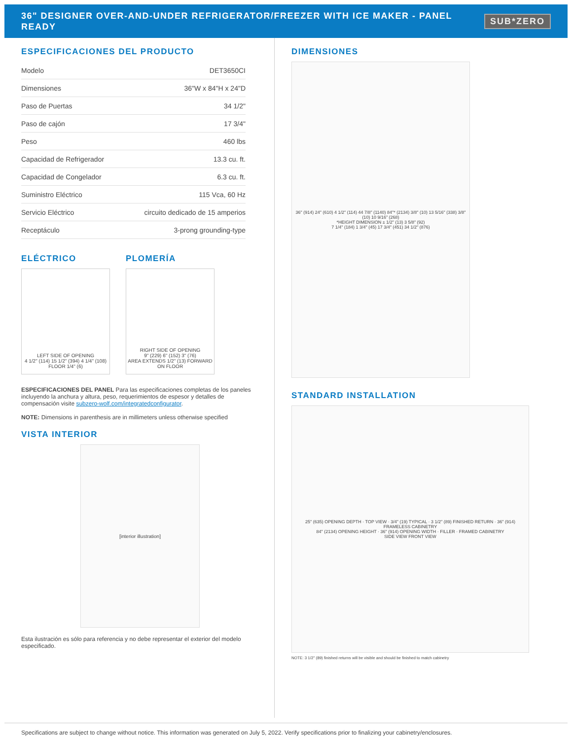36" DESIGNER OVER-AND-UNDER REFRIGERATOR/FREEZER WITH ICE MAKER - PANEL READY
SUB*ZERO
ESPECIFICACIONES DEL PRODUCTO
| Modelo | DET3650CI |
| Dimensiones | 36"W x 84"H x 24"D |
| Paso de Puertas | 34 1/2" |
| Paso de cajón | 17 3/4" |
| Peso | 460 lbs |
| Capacidad de Refrigerador | 13.3 cu. ft. |
| Capacidad de Congelador | 6.3 cu. ft. |
| Suministro Eléctrico | 115 Vca, 60 Hz |
| Servicio Eléctrico | circuito dedicado de 15 amperios |
| Receptáculo | 3-prong grounding-type |
ELÉCTRICO
LEFT SIDE OF OPENING
4 1/2" (114) 15 1/2" (394) 4 1/4" (108)
FLOOR 1/4" (6)
PLOMERÍA
RIGHT SIDE OF OPENING
9" (229) 6" (152) 3" (76)
AREA EXTENDS 1/2" (13) FORWARD ON FLOOR
ESPECIFICACIONES DEL PANEL Para las especificaciones completas de los paneles incluyendo la anchura y altura, peso, requerimientos de espesor y detalles de compensación visite subzero-wolf.com/integratedconfigurator.
NOTE: Dimensions in parenthesis are in millimeters unless otherwise specified
VISTA INTERIOR
[interior illustration]
Esta ilustración es sólo para referencia y no debe representar el exterior del modelo especificado.
DIMENSIONES
36" (914) 24" (610) 4 1/2" (114) 44 7/8" (1140) 84"* (2134) 3/8" (10) 13 5/16" (338) 3/8" (10) 10 9/16" (268)
*HEIGHT DIMENSION ± 1/2" (13) 3 5/8" (92)
7 1/4" (184) 1 3/4" (45) 17 3/4" (451) 34 1/2" (876)
STANDARD INSTALLATION
25" (635) OPENING DEPTH · TOP VIEW · 3/4" (19) TYPICAL · 3 1/2" (89) FINISHED RETURN · 36" (914) FRAMELESS CABINETRY
84" (2134) OPENING HEIGHT · 36" (914) OPENING WIDTH · FILLER · FRAMED CABINETRY
SIDE VIEW FRONT VIEW
NOTE: 3 1/2" (89) finished returns will be visible and should be finished to match cabinetry
Specifications are subject to change without notice. This information was generated on July 5, 2022. Verify specifications prior to finalizing your cabinetry/enclosures.